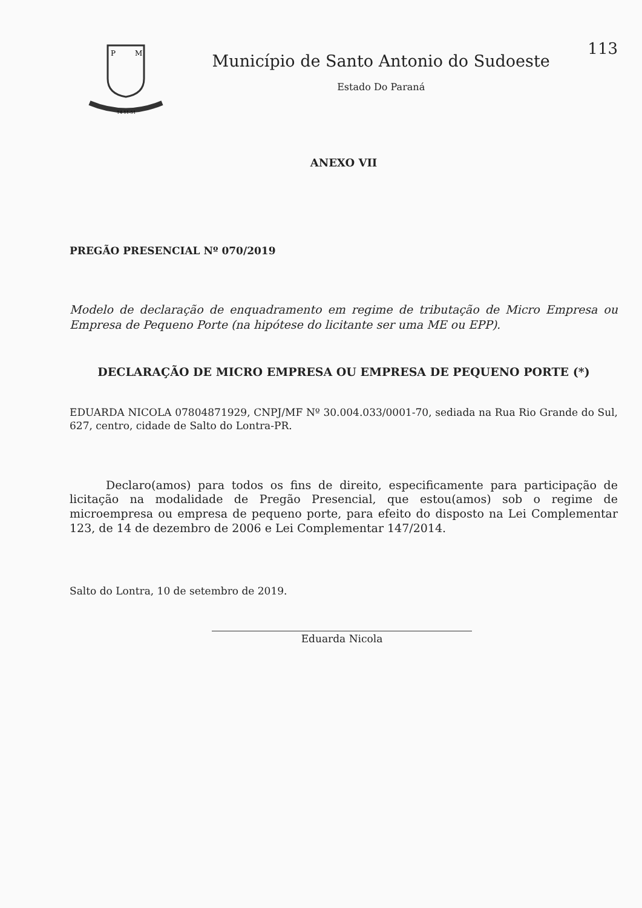P
M
14-11-51
Município de Santo Antonio do Sudoeste
Estado Do Paraná
113
ANEXO VII
PREGÃO PRESENCIAL Nº 070/2019
Modelo de declaração de enquadramento em regime de tributação de Micro Empresa ou Empresa de Pequeno Porte (na hipótese do licitante ser uma ME ou EPP).
DECLARAÇÃO DE MICRO EMPRESA OU EMPRESA DE PEQUENO PORTE (*)
EDUARDA NICOLA 07804871929, CNPJ/MF Nº 30.004.033/0001-70, sediada na Rua Rio Grande do Sul, 627, centro, cidade de Salto do Lontra-PR.
Declaro(amos) para todos os fins de direito, especificamente para participação de licitação na modalidade de Pregão Presencial, que estou(amos) sob o regime de microempresa ou empresa de pequeno porte, para efeito do disposto na Lei Complementar 123, de 14 de dezembro de 2006 e Lei Complementar 147/2014.
Salto do Lontra, 10 de setembro de 2019.
Eduarda Nicola